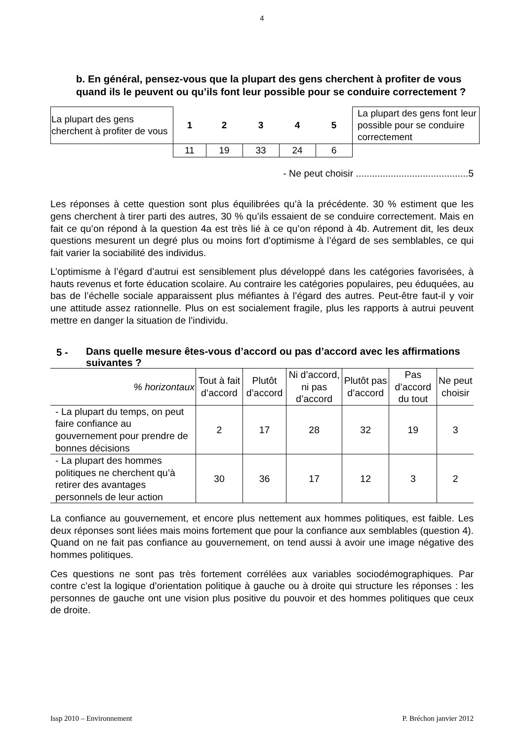4
b. En général, pensez-vous que la plupart des gens cherchent à profiter de vous quand ils le peuvent ou qu’ils font leur possible pour se conduire correctement ?
| La plupart des gens cherchent à profiter de vous | 1 | 2 | 3 | 4 | 5 | La plupart des gens font leur possible pour se conduire correctement |
| | 11 | 19 | 33 | 24 | 6 | |
- Ne peut choisir ..........................................5
Les réponses à cette question sont plus équilibrées qu’à la précédente. 30 % estiment que les gens cherchent à tirer parti des autres, 30 % qu’ils essaient de se conduire correctement. Mais en fait ce qu’on répond à la question 4a est très lié à ce qu’on répond à 4b. Autrement dit, les deux questions mesurent un degré plus ou moins fort d’optimisme à l’égard de ses semblables, ce qui fait varier la sociabilité des individus.
L’optimisme à l’égard d’autrui est sensiblement plus développé dans les catégories favorisées, à hauts revenus et forte éducation scolaire. Au contraire les catégories populaires, peu éduquées, au bas de l’échelle sociale apparaissent plus méfiantes à l’égard des autres. Peut-être faut-il y voir une attitude assez rationnelle. Plus on est socialement fragile, plus les rapports à autrui peuvent mettre en danger la situation de l’individu.
5 - Dans quelle mesure êtes-vous d’accord ou pas d’accord avec les affirmations suivantes ?
| % horizontaux | Tout à fait d’accord | Plutôt d’accord | Ni d’accord, ni pas d’accord | Plutôt pas d’accord | Pas d’accord du tout | Ne peut choisir |
| --- | --- | --- | --- | --- | --- | --- |
| - La plupart du temps, on peut faire confiance au gouvernement pour prendre de bonnes décisions | 2 | 17 | 28 | 32 | 19 | 3 |
| - La plupart des hommes politiques ne cherchent qu’à retirer des avantages personnels de leur action | 30 | 36 | 17 | 12 | 3 | 2 |
La confiance au gouvernement, et encore plus nettement aux hommes politiques, est faible. Les deux réponses sont liées mais moins fortement que pour la confiance aux semblables (question 4). Quand on ne fait pas confiance au gouvernement, on tend aussi à avoir une image négative des hommes politiques.
Ces questions ne sont pas très fortement corrélées aux variables sociodémographiques. Par contre c’est la logique d’orientation politique à gauche ou à droite qui structure les réponses : les personnes de gauche ont une vision plus positive du pouvoir et des hommes politiques que ceux de droite.
Issp 2010 – Environnement P. Bréchon janvier 2012